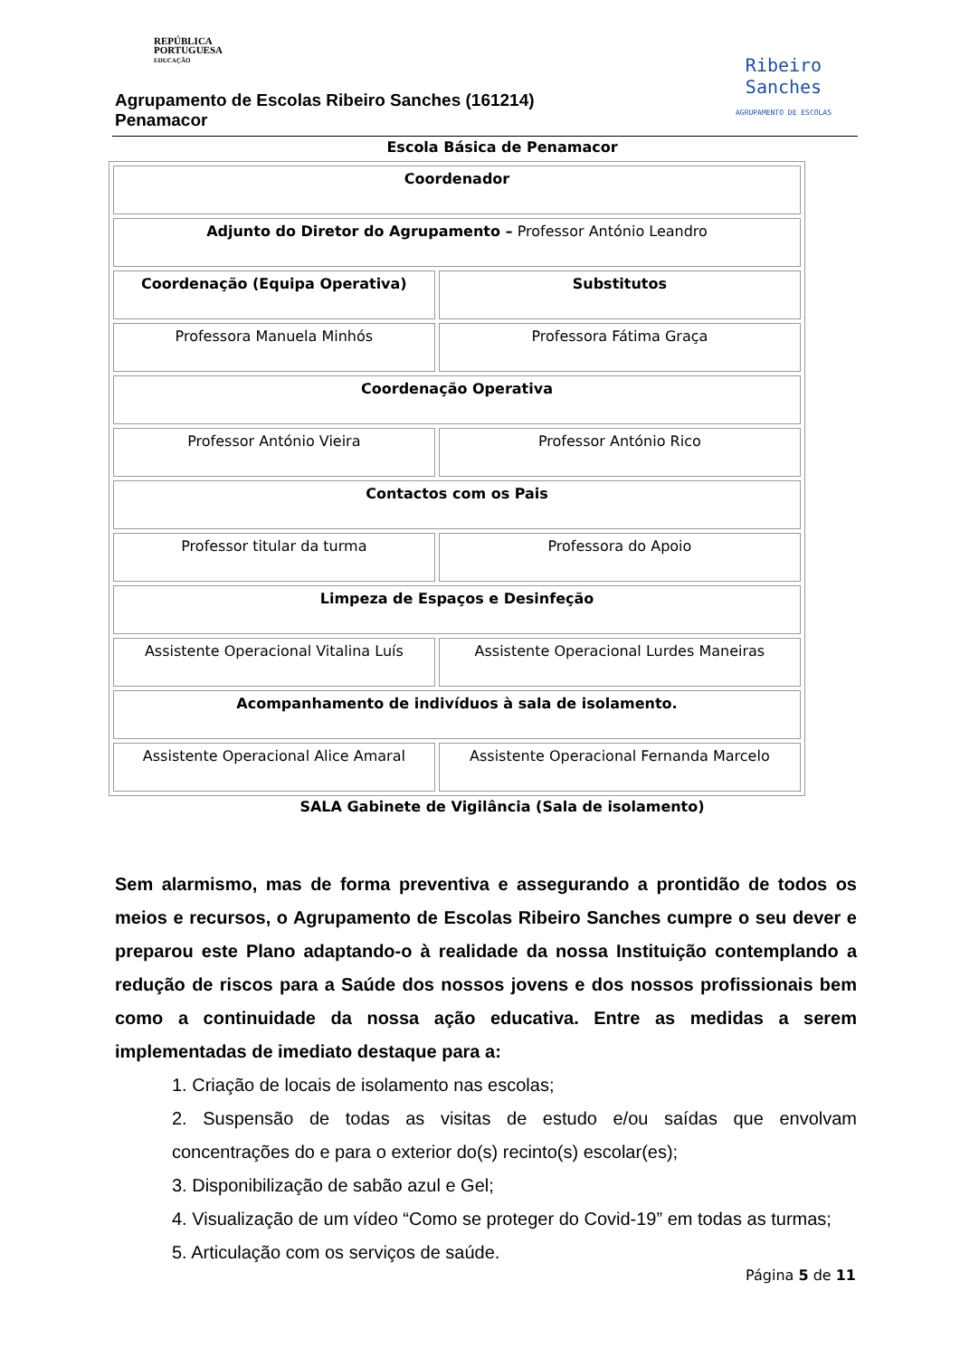REPÚBLICA
PORTUGUESA
EDUCAÇÃO
Agrupamento de Escolas Ribeiro Sanches (161214)
Penamacor
Ribeiro
Sanches
AGRUPAMENTO DE ESCOLAS
Escola Básica de Penamacor
| Coordenador | |
| Adjunto do Diretor do Agrupamento – Professor António Leandro | |
| Coordenação (Equipa Operativa) | Substitutos |
| Professora Manuela Minhós | Professora Fátima Graça |
| Coordenação Operativa | |
| Professor António Vieira | Professor António Rico |
| Contactos com os Pais | |
| Professor titular da turma | Professora do Apoio |
| Limpeza de Espaços e Desinfeção | |
| Assistente Operacional Vitalina Luís | Assistente Operacional Lurdes Maneiras |
| Acompanhamento de indivíduos à sala de isolamento. | |
| Assistente Operacional Alice Amaral | Assistente Operacional Fernanda Marcelo |
SALA Gabinete de Vigilância (Sala de isolamento)
Sem alarmismo, mas de forma preventiva e assegurando a prontidão de todos os meios e recursos, o Agrupamento de Escolas Ribeiro Sanches cumpre o seu dever e preparou este Plano adaptando-o à realidade da nossa Instituição contemplando a redução de riscos para a Saúde dos nossos jovens e dos nossos profissionais bem como a continuidade da nossa ação educativa. Entre as medidas a serem implementadas de imediato destaque para a:
1. Criação de locais de isolamento nas escolas;
2. Suspensão de todas as visitas de estudo e/ou saídas que envolvam concentrações do e para o exterior do(s) recinto(s) escolar(es);
3. Disponibilização de sabão azul e Gel;
4. Visualização de um vídeo “Como se proteger do Covid-19” em todas as turmas;
5. Articulação com os serviços de saúde.
Página 5 de 11